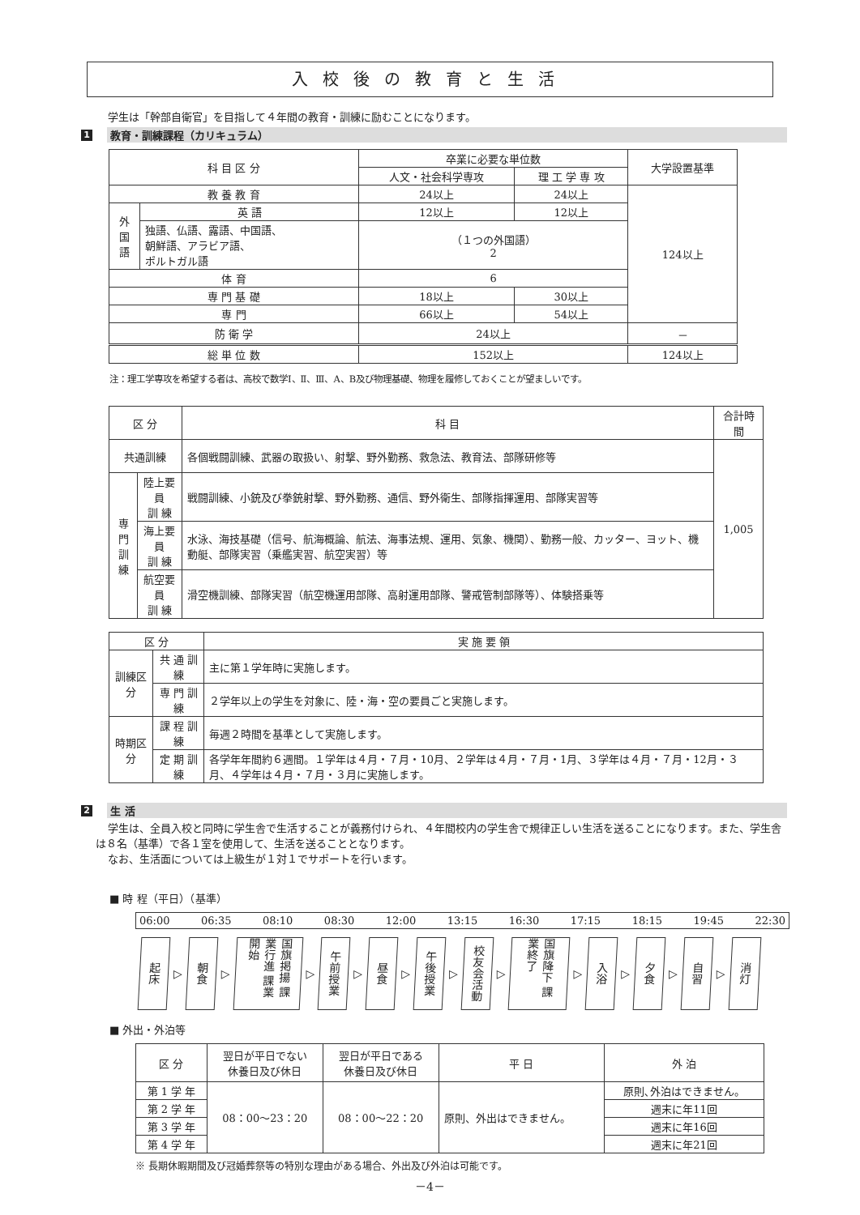入校後の教育と生活
学生は「幹部自衛官」を目指して４年間の教育・訓練に励むことになります。
1 教育・訓練課程（カリキュラム）
| 科 目 区 分 | | 卒業に必要な単位数 | | 大学設置基準 |
| --- | --- | --- | --- | --- |
| | | 人文・社会科学専攻 | 理 工 学 専 攻 | |
| 教 養 教 育 | | 24以上 | 24以上 | 124以上 |
| 外 国 語 | 英 語 | 12以上 | 12以上 | |
| | 独語、仏語、露語、中国語、 朝鮮語、アラビア語、 ポルトガル語 | （１つの外国語） 2 | | |
| 体 育 | | 6 | | |
| 専 門 基 礎 | | 18以上 | 30以上 | |
| 専 門 | | 66以上 | 54以上 | |
| 防 衛 学 | | 24以上 | | － |
| 総 単 位 数 | | 152以上 | | 124以上 |
注：理工学専攻を希望する者は、高校で数学Ⅰ、Ⅱ、Ⅲ、A、B及び物理基礎、物理を履修しておくことが望ましいです。
| 区 分 | | 科 目 | 合計時間 |
| --- | --- | --- | --- |
| 共通訓練 | | 各個戦闘訓練、武器の取扱い、射撃、野外勤務、救急法、教育法、部隊研修等 | 1,005 |
| 専門 訓練 | 陸上要員 訓 練 | 戦闘訓練、小銃及び拳銃射撃、野外勤務、通信、野外衛生、部隊指揮運用、部隊実習等 | |
| | 海上要員 訓 練 | 水泳、海技基礎（信号、航海概論、航法、海事法規、運用、気象、機関）、勤務一般、カッター、ヨット、機動艇、部隊実習（乗艦実習、航空実習）等 | |
| | 航空要員 訓 練 | 滑空機訓練、部隊実習（航空機運用部隊、高射運用部隊、警戒管制部隊等）、体験搭乗等 | |
| 区 分 | | 実 施 要 領 |
| --- | --- | --- |
| 訓練区分 | 共 通 訓 練 | 主に第１学年時に実施します。 |
| | 専 門 訓 練 | ２学年以上の学生を対象に、陸・海・空の要員ごと実施します。 |
| 時期区分 | 課 程 訓 練 | 毎週２時間を基準として実施します。 |
| | 定 期 訓 練 | 各学年年間約６週間。１学年は４月・７月・10月、２学年は４月・７月・1月、３学年は４月・７月・12月・３月、４学年は４月・７月・３月に実施します。 |
2 生 活
学生は、全員入校と同時に学生舎で生活することが義務付けられ、４年間校内の学生舎で規律正しい生活を送ることになります。また、学生舎は８名（基準）で各１室を使用して、生活を送ることとなります。
なお、生活面については上級生が１対１でサポートを行います。
■ 時 程（平日）（基準）
06:00 06:35 08:10 08:30 12:00 13:15 16:30 17:15 18:15 19:45 22:30
起床
▷
朝食
▷
国旗掲揚 課業行進 課業開始
▷
午前授業
▷
昼食
▷
午後授業
▷
校友会活動
▷
国旗降下 課業終了
▷
入浴
▷
夕食
▷
自習
▷
消灯
■ 外出・外泊等
| 区 分 | 翌日が平日でない 休養日及び休日 | 翌日が平日である 休養日及び休日 | 平 日 | 外 泊 |
| --- | --- | --- | --- | --- |
| 第 1 学 年 | 08：00～23：20 | 08：00～22：20 | 原則、外出はできません。 | 原則､外泊はできません。 |
| 第 2 学 年 | | | | 週末に年11回 |
| 第 3 学 年 | | | | 週末に年16回 |
| 第 4 学 年 | | | | 週末に年21回 |
※ 長期休暇期間及び冠婚葬祭等の特別な理由がある場合、外出及び外泊は可能です。
－4－